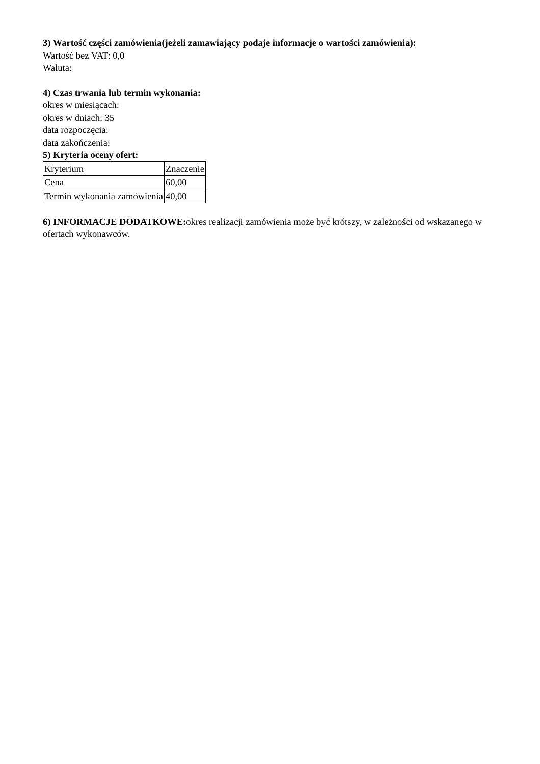3) Wartość części zamówienia(jeżeli zamawiający podaje informacje o wartości zamówienia):
Wartość bez VAT: 0,0
Waluta:
4) Czas trwania lub termin wykonania:
okres w miesiącach:
okres w dniach: 35
data rozpoczęcia:
data zakończenia:
5) Kryteria oceny ofert:
| Kryterium | Znaczenie |
| Cena | 60,00 |
| Termin wykonania zamówienia | 40,00 |
6) INFORMACJE DODATKOWE: okres realizacji zamówienia może być krótszy, w zależności od wskazanego w ofertach wykonawców.